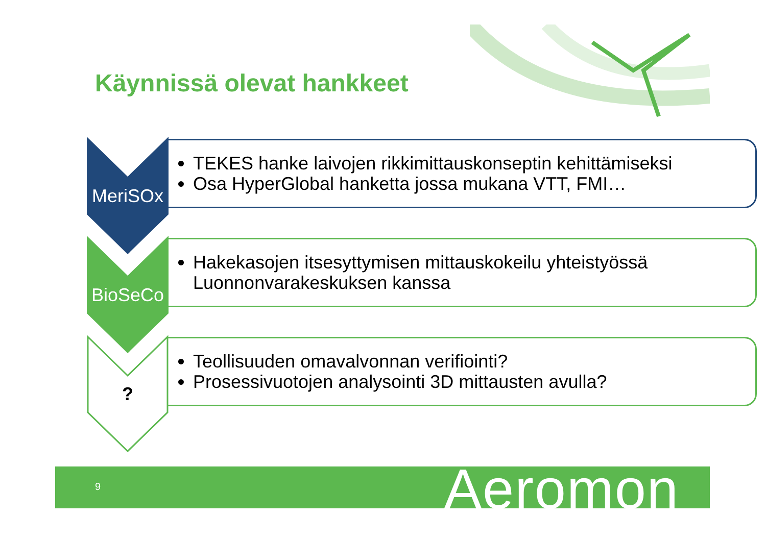Käynnissä olevat hankkeet
MeriSOx
TEKES hanke laivojen rikkimittauskonseptin kehittämiseksi
Osa HyperGlobal hanketta jossa mukana VTT, FMI…
BioSeCo
Hakekasojen itsesyttymisen mittauskokeilu yhteistyössä Luonnonvarakeskuksen kanssa
?
Teollisuuden omavalvonnan verifiointi?
Prosessivuotojen analysointi 3D mittausten avulla?
9 Aeromon